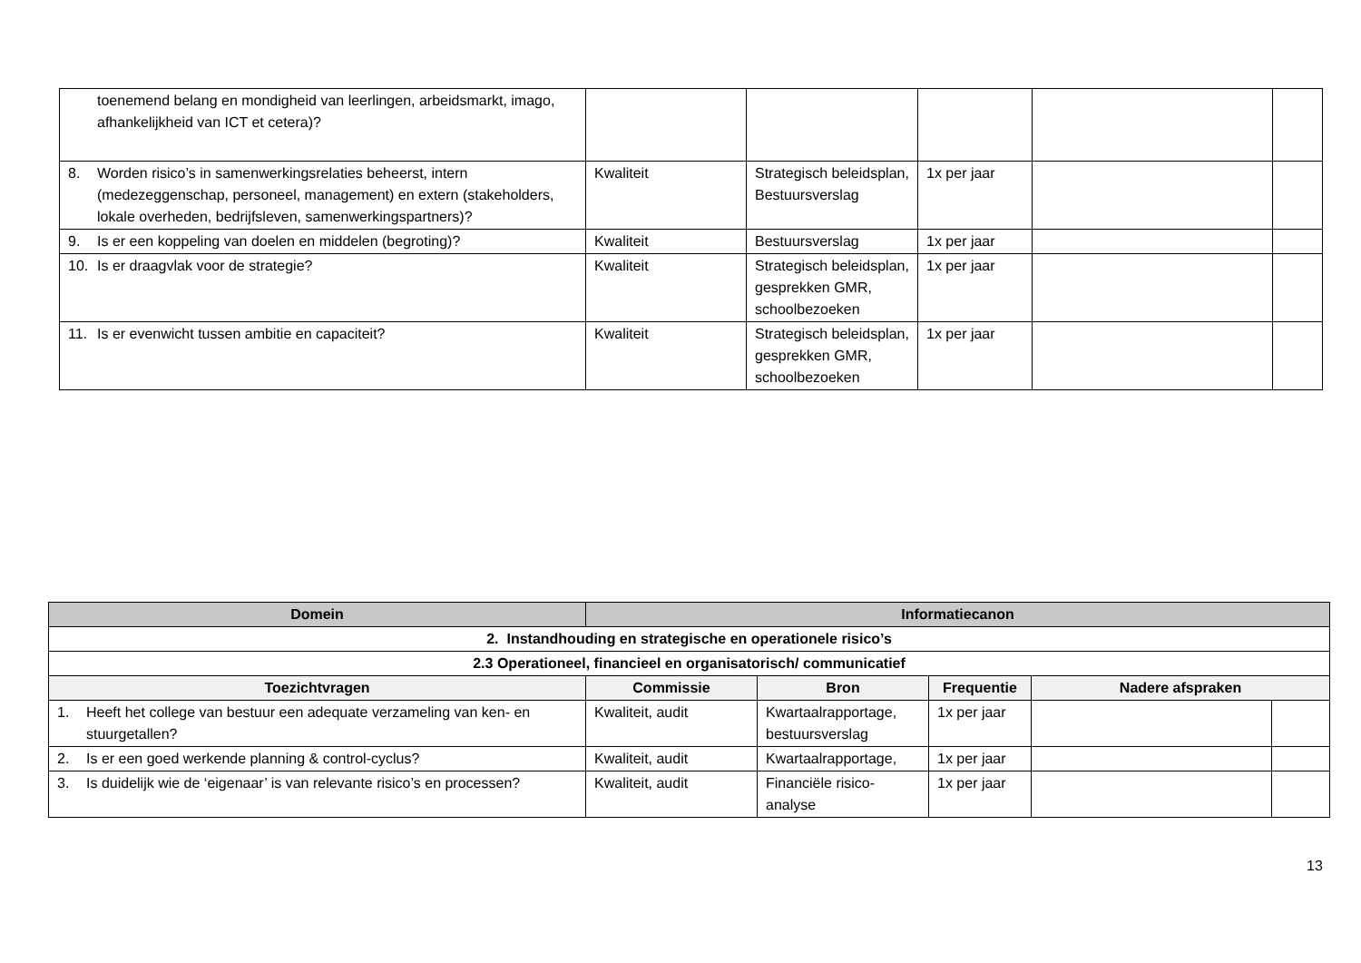| toenemend belang en mondigheid van leerlingen, arbeidsmarkt, imago, afhankelijkheid van ICT et cetera)? | | | | | |
| 8. Worden risico’s in samenwerkingsrelaties beheerst, intern (medezeggenschap, personeel, management) en extern (stakeholders, lokale overheden, bedrijfsleven, samenwerkingspartners)? | Kwaliteit | Strategisch beleidsplan, Bestuursverslag | 1x per jaar | | |
| 9. Is er een koppeling van doelen en middelen (begroting)? | Kwaliteit | Bestuursverslag | 1x per jaar | | |
| 10. Is er draagvlak voor de strategie? | Kwaliteit | Strategisch beleidsplan, gesprekken GMR, schoolbezoeken | 1x per jaar | | |
| 11. Is er evenwicht tussen ambitie en capaciteit? | Kwaliteit | Strategisch beleidsplan, gesprekken GMR, schoolbezoeken | 1x per jaar | | |
| Domein | Informatiecanon | | | | |
| --- | --- | --- | --- | --- | --- |
| 2. Instandhouding en strategische en operationele risico’s | | | | | |
| 2.3 Operationeel, financieel en organisatorisch/ communicatief | | | | | |
| Toezichtvragen | Commissie | Bron | Frequentie | Nadere afspraken | |
| 1. Heeft het college van bestuur een adequate verzameling van ken- en stuurgetallen? | Kwaliteit, audit | Kwartaalrapportage, bestuursverslag | 1x per jaar | | |
| 2. Is er een goed werkende planning & control-cyclus? | Kwaliteit, audit | Kwartaalrapportage, | 1x per jaar | | |
| 3. Is duidelijk wie de ‘eigenaar’ is van relevante risico’s en processen? | Kwaliteit, audit | Financiële risico-analyse | 1x per jaar | | |
13